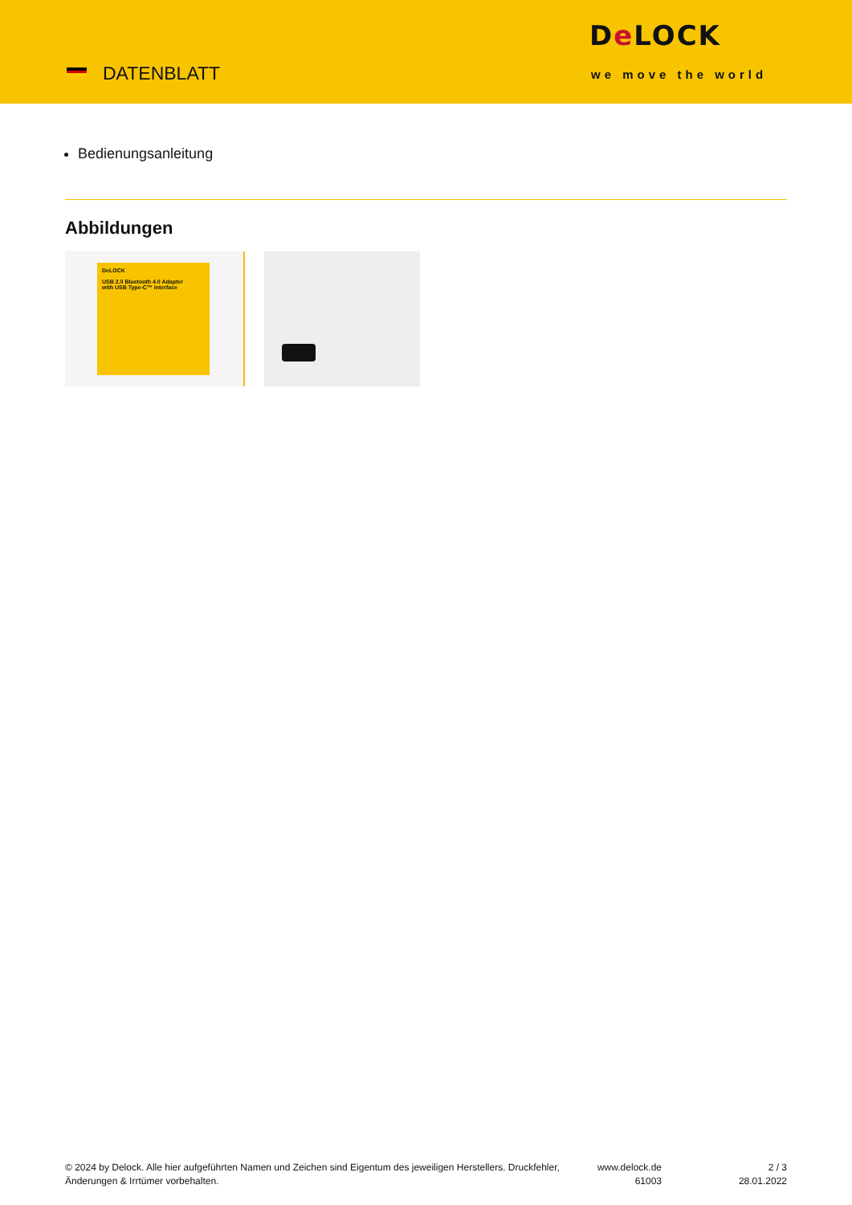DATENBLATT
De LOCK
we move the world
Bedienungsanleitung
Abbildungen
DeLOCK
USB 2.0 Bluetooth 4.0 Adapter
with USB Type-C™ interface
© 2024 by Delock. Alle hier aufgeführten Namen und Zeichen sind Eigentum des jeweiligen Herstellers. Druckfehler, Änderungen & Irrtümer vorbehalten.
www.delock.de
61003
2 / 3
28.01.2022